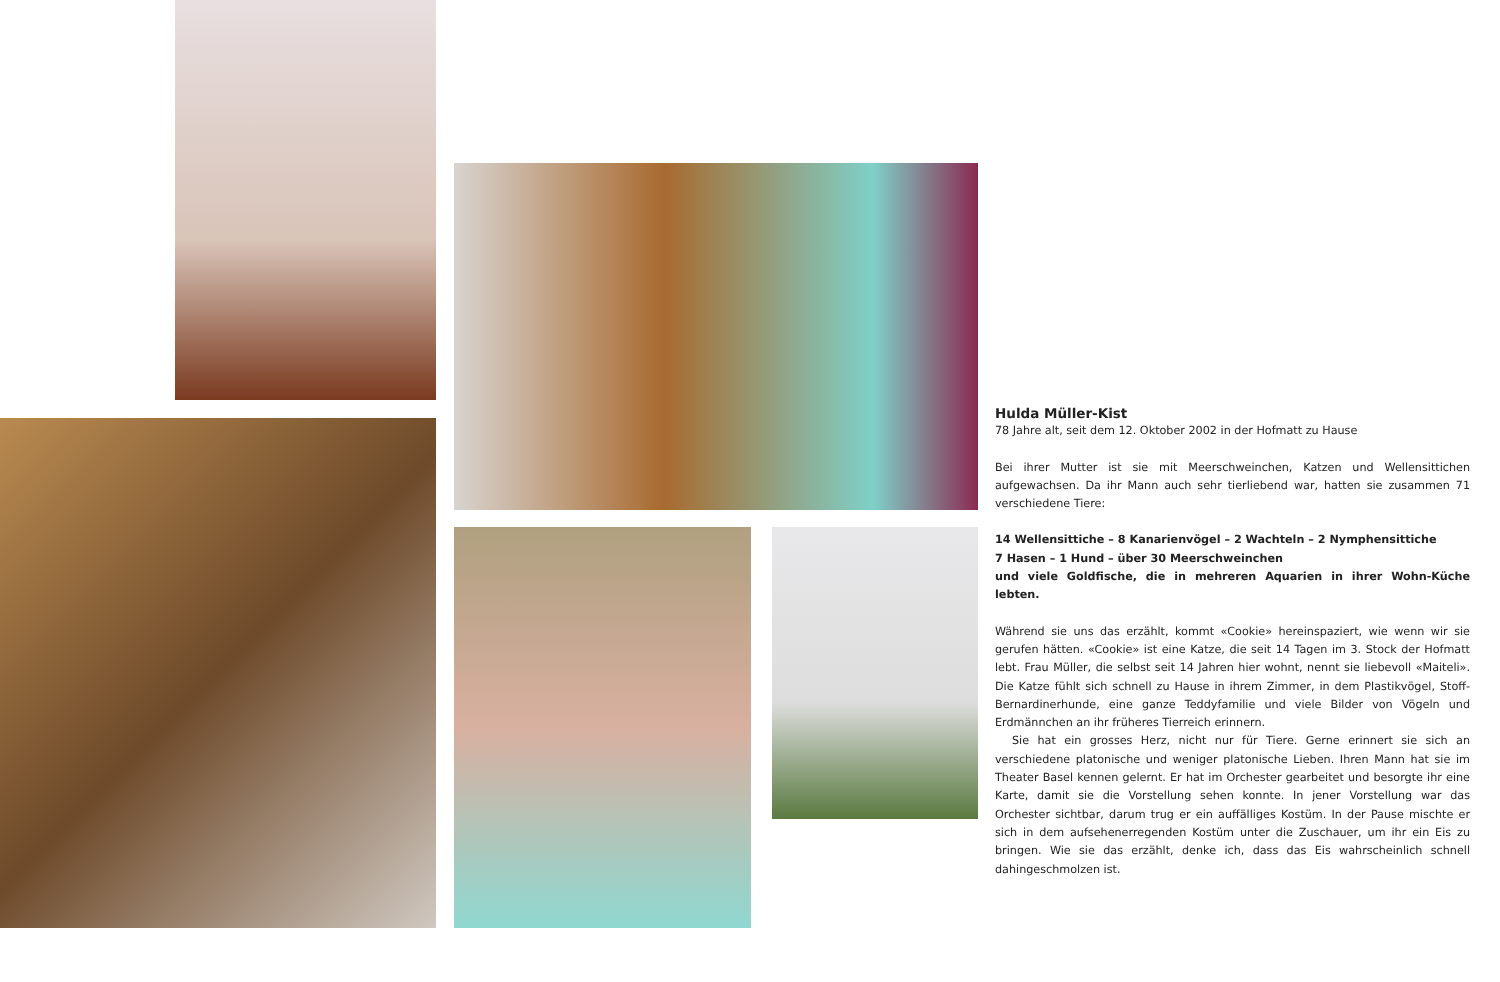Hulda Müller-Kist
78 Jahre alt, seit dem 12. Oktober 2002 in der Hofmatt zu Hause
Bei ihrer Mutter ist sie mit Meerschweinchen, Katzen und Wellensittichen aufgewachsen. Da ihr Mann auch sehr tierliebend war, hatten sie zusammen 71 verschiedene Tiere:
14 Wellensittiche – 8 Kanarienvögel – 2 Wachteln – 2 Nymphensittiche
7 Hasen – 1 Hund – über 30 Meerschweinchen
und viele Goldfische, die in mehreren Aquarien in ihrer Wohn-Küche lebten.
Während sie uns das erzählt, kommt «Cookie» hereinspaziert, wie wenn wir sie gerufen hätten. «Cookie» ist eine Katze, die seit 14 Tagen im 3. Stock der Hofmatt lebt. Frau Müller, die selbst seit 14 Jahren hier wohnt, nennt sie liebevoll «Maiteli». Die Katze fühlt sich schnell zu Hause in ihrem Zimmer, in dem Plastikvögel, Stoff-Bernardinerhunde, eine ganze Teddyfamilie und viele Bilder von Vögeln und Erdmännchen an ihr früheres Tierreich erinnern.
Sie hat ein grosses Herz, nicht nur für Tiere. Gerne erinnert sie sich an verschiedene platonische und weniger platonische Lieben. Ihren Mann hat sie im Theater Basel kennen gelernt. Er hat im Orchester gearbeitet und besorgte ihr eine Karte, damit sie die Vorstellung sehen konnte. In jener Vorstellung war das Orchester sichtbar, darum trug er ein auffälliges Kostüm. In der Pause mischte er sich in dem aufsehenerregenden Kostüm unter die Zuschauer, um ihr ein Eis zu bringen. Wie sie das erzählt, denke ich, dass das Eis wahrscheinlich schnell dahingeschmolzen ist.